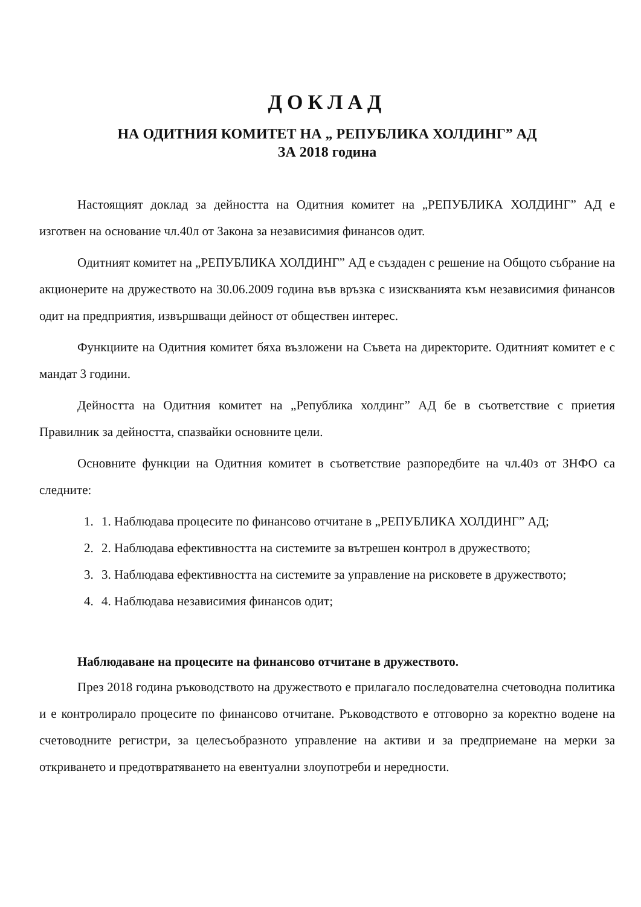ДОКЛАД
НА ОДИТНИЯ КОМИТЕТ НА „ РЕПУБЛИКА ХОЛДИНГ” АД
ЗА 2018 година
Настоящият доклад за дейността на Одитния комитет на „РЕПУБЛИКА ХОЛДИНГ” АД е изготвен на основание чл.40л от Закона за независимия финансов одит.
Одитният комитет на „РЕПУБЛИКА ХОЛДИНГ” АД е създаден с решение на Общото събрание на акционерите на дружеството на 30.06.2009 година във връзка с изискванията към независимия финансов одит на предприятия, извършващи дейност от обществен интерес.
Функциите на Одитния комитет бяха възложени на Съвета на директорите. Одитният комитет е с мандат 3 години.
Дейността на Одитния комитет на „Република холдинг” АД бе в съответствие с приетия Правилник за дейността, спазвайки основните цели.
Основните функции на Одитния комитет в съответствие разпоредбите на чл.40з от ЗНФО са следните:
1. 1. Наблюдава процесите по финансово отчитане в „РЕПУБЛИКА ХОЛДИНГ” АД;
2. 2. Наблюдава ефективността на системите за вътрешен контрол в дружеството;
3. 3. Наблюдава ефективността на системите за управление на рисковете в дружеството;
4. 4. Наблюдава независимия финансов одит;
Наблюдаване на процесите на финансово отчитане в дружеството.
През 2018 година ръководството на дружеството е прилагало последователна счетоводна политика и е контролирало процесите по финансово отчитане. Ръководството е отговорно за коректно водене на счетоводните регистри, за целесъобразното управление на активи и за предприемане на мерки за откриването и предотвратяването на евентуални злоупотреби и нередности.